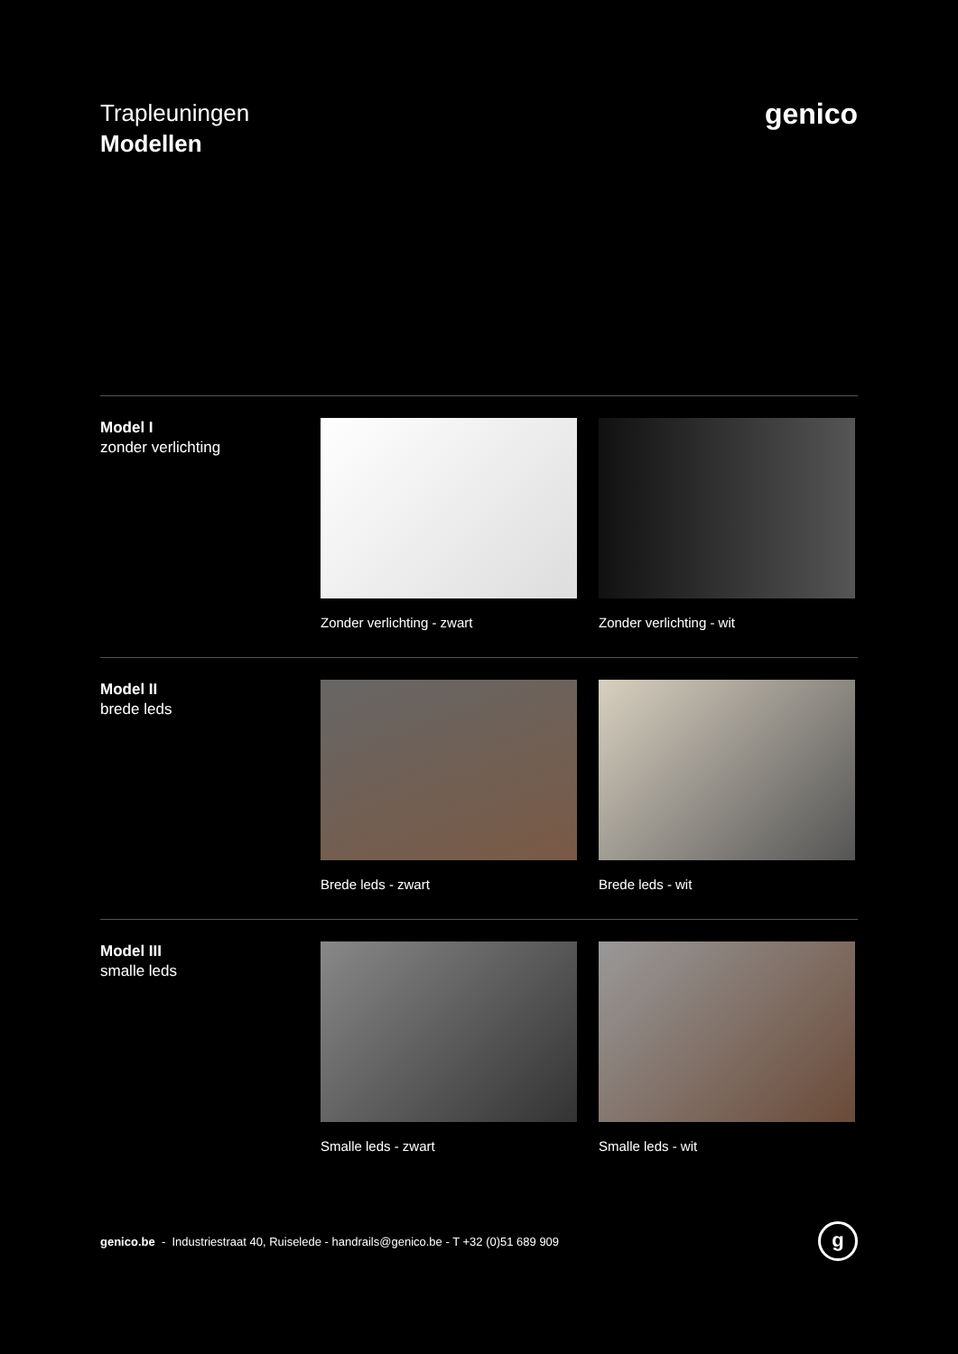Trapleuningen
Modellen
genico
Model I
zonder verlichting
Zonder verlichting - zwart Zonder verlichting - wit
Model II
brede leds
Brede leds - zwart Brede leds - wit
Model III
smalle leds
Smalle leds - zwart Smalle leds - wit
genico.be - Industriestraat 40, Ruiselede - handrails@genico.be - T +32 (0)51 689 909
g